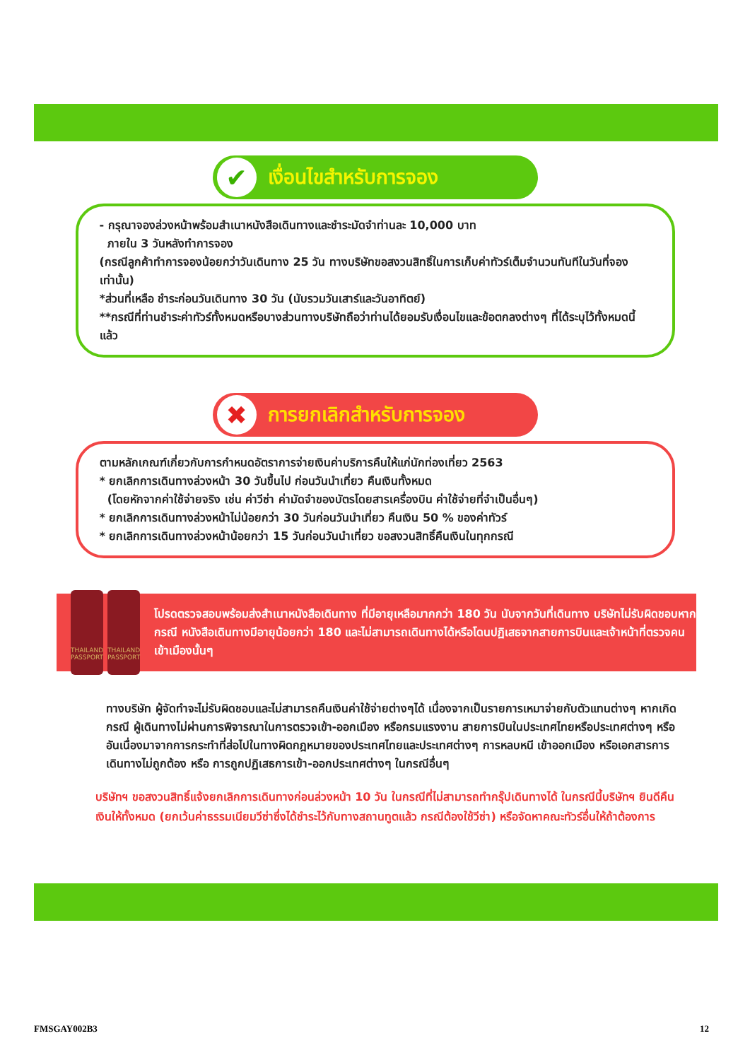✔
เงื่อนไขสำหรับการจอง
- กรุณาจองล่วงหน้าพร้อมสำเนาหนังสือเดินทางและชำระมัดจำท่านละ 10,000 บาท
ภายใน 3 วันหลังทำการจอง
(กรณีลูกค้าทำการจองน้อยกว่าวันเดินทาง 25 วัน ทางบริษัทขอสงวนสิทธิ์ในการเก็บค่าทัวร์เต็มจำนวนทันทีในวันที่จองเท่านั้น)
*ส่วนที่เหลือ ชำระก่อนวันเดินทาง 30 วัน (นับรวมวันเสาร์และวันอาทิตย์)
**กรณีที่ท่านชำระค่าทัวร์ทั้งหมดหรือบางส่วนทางบริษัทถือว่าท่านได้ยอมรับเงื่อนไขและข้อตกลงต่างๆ ที่ได้ระบุไว้ทั้งหมดนี้แล้ว
✖
การยกเลิกสำหรับการจอง
ตามหลักเกณฑ์เกี่ยวกับการกำหนดอัตราการจ่ายเงินค่าบริการคืนให้แก่นักท่องเที่ยว 2563
* ยกเลิกการเดินทางล่วงหน้า 30 วันขึ้นไป ก่อนวันนำเที่ยว คืนเงินทั้งหมด
(โดยหักจากค่าใช้จ่ายจริง เช่น ค่าวีซ่า ค่ามัดจำของบัตรโดยสารเครื่องบิน ค่าใช้จ่ายที่จำเป็นอื่นๆ)
* ยกเลิกการเดินทางล่วงหน้าไม่น้อยกว่า 30 วันก่อนวันนำเที่ยว คืนเงิน 50 % ของค่าทัวร์
* ยกเลิกการเดินทางล่วงหน้าน้อยกว่า 15 วันก่อนวันนำเที่ยว ขอสงวนสิทธิ์คืนเงินในทุกกรณี
THAILAND PASSPORT
THAILAND PASSPORT
โปรดตรวจสอบพร้อมส่งสำเนาหนังสือเดินทาง ที่มีอายุเหลือมากกว่า 180 วัน นับจากวันที่เดินทาง บริษัทไม่รับผิดชอบหากกรณี หนังสือเดินทางมีอายุน้อยกว่า 180 และไม่สามารถเดินทางได้หรือโดนปฏิเสธจากสายการบินและเจ้าหน้าที่ตรวจคนเข้าเมืองนั้นๆ
ทางบริษัท ผู้จัดทำจะไม่รับผิดชอบและไม่สามารถคืนเงินค่าใช้จ่ายต่างๆได้ เนื่องจากเป็นรายการเหมาจ่ายกับตัวแทนต่างๆ หากเกิดกรณี ผู้เดินทางไม่ผ่านการพิจารณาในการตรวจเข้า-ออกเมือง หรือกรมแรงงาน สายการบินในประเทศไทยหรือประเทศต่างๆ หรืออันเนื่องมาจากการกระทำที่ส่อไปในทางผิดกฎหมายของประเทศไทยและประเทศต่างๆ การหลบหนี เข้าออกเมือง หรือเอกสารการเดินทางไม่ถูกต้อง หรือ การถูกปฏิเสธการเข้า-ออกประเทศต่างๆ ในกรณีอื่นๆ
บริษัทฯ ขอสงวนสิทธิ์แจ้งยกเลิกการเดินทางก่อนล่วงหน้า 10 วัน ในกรณีที่ไม่สามารถทำกรุ๊ปเดินทางได้ ในกรณีนี้บริษัทฯ ยินดีคืนเงินให้ทั้งหมด (ยกเว้นค่าธรรมเนียมวีซ่าซึ่งได้ชำระไว้กับทางสถานทูตแล้ว กรณีต้องใช้วีซ่า) หรือจัดหาคณะทัวร์อื่นให้ถ้าต้องการ
FMSGAY002B3 12